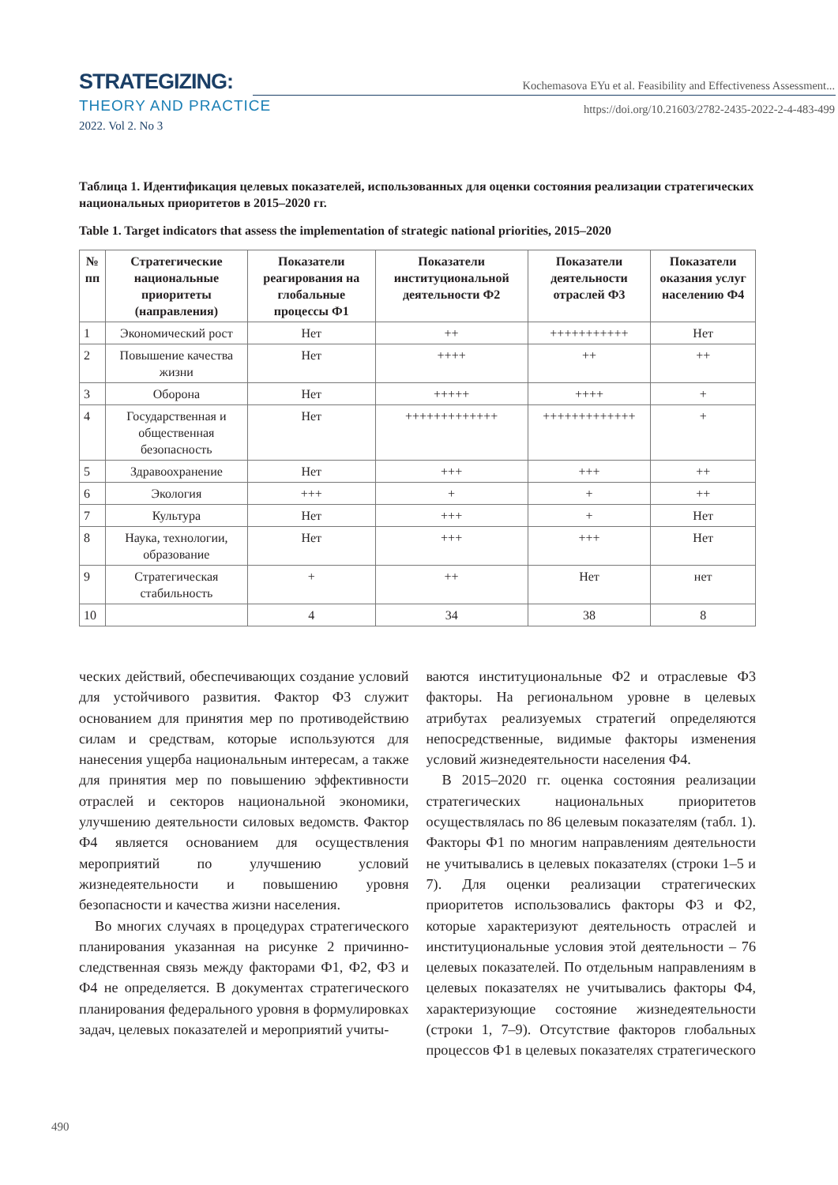STRATEGIZING:
THEORY AND PRACTICE
2022. Vol 2. No 3
Kochemasova EYu et al. Feasibility and Effectiveness Assessment...
https://doi.org/10.21603/2782-2435-2022-2-4-483-499
Таблица 1. Идентификация целевых показателей, использованных для оценки состояния реализации стратегических национальных приоритетов в 2015–2020 гг.
Table 1. Target indicators that assess the implementation of strategic national priorities, 2015–2020
| № пп | Стратегические национальные приоритеты (направления) | Показатели реагирования на глобальные процессы Ф1 | Показатели институциональной деятельности Ф2 | Показатели деятельности отраслей Ф3 | Показатели оказания услуг населению Ф4 |
| --- | --- | --- | --- | --- | --- |
| 1 | Экономический рост | Нет | ++ | +++++++++++ | Нет |
| 2 | Повышение качества жизни | Нет | ++++ | ++ | ++ |
| 3 | Оборона | Нет | +++++ | ++++ | + |
| 4 | Государственная и общественная безопасность | Нет | +++++++++++++ | +++++++++++++ | + |
| 5 | Здравоохранение | Нет | +++ | +++ | ++ |
| 6 | Экология | +++ | + | + | ++ |
| 7 | Культура | Нет | +++ | + | Нет |
| 8 | Наука, технологии, образование | Нет | +++ | +++ | Нет |
| 9 | Стратегическая стабильность | + | ++ | Нет | нет |
| 10 | | 4 | 34 | 38 | 8 |
ческих действий, обеспечивающих создание условий для устойчивого развития. Фактор Ф3 служит основанием для принятия мер по противодействию силам и средствам, которые используются для нанесения ущерба национальным интересам, а также для принятия мер по повышению эффективности отраслей и секторов национальной экономики, улучшению деятельности силовых ведомств. Фактор Ф4 является основанием для осуществления мероприятий по улучшению условий жизнедеятельности и повышению уровня безопасности и качества жизни населения.
Во многих случаях в процедурах стратегического планирования указанная на рисунке 2 причинно-следственная связь между факторами Ф1, Ф2, Ф3 и Ф4 не определяется. В документах стратегического планирования федерального уровня в формулировках задач, целевых показателей и мероприятий учиты-
ваются институциональные Ф2 и отраслевые Ф3 факторы. На региональном уровне в целевых атрибутах реализуемых стратегий определяются непосредственные, видимые факторы изменения условий жизнедеятельности населения Ф4.
В 2015–2020 гг. оценка состояния реализации стратегических национальных приоритетов осуществлялась по 86 целевым показателям (табл. 1). Факторы Ф1 по многим направлениям деятельности не учитывались в целевых показателях (строки 1–5 и 7). Для оценки реализации стратегических приоритетов использовались факторы Ф3 и Ф2, которые характеризуют деятельность отраслей и институциональные условия этой деятельности – 76 целевых показателей. По отдельным направлениям в целевых показателях не учитывались факторы Ф4, характеризующие состояние жизнедеятельности (строки 1, 7–9). Отсутствие факторов глобальных процессов Ф1 в целевых показателях стратегического
490